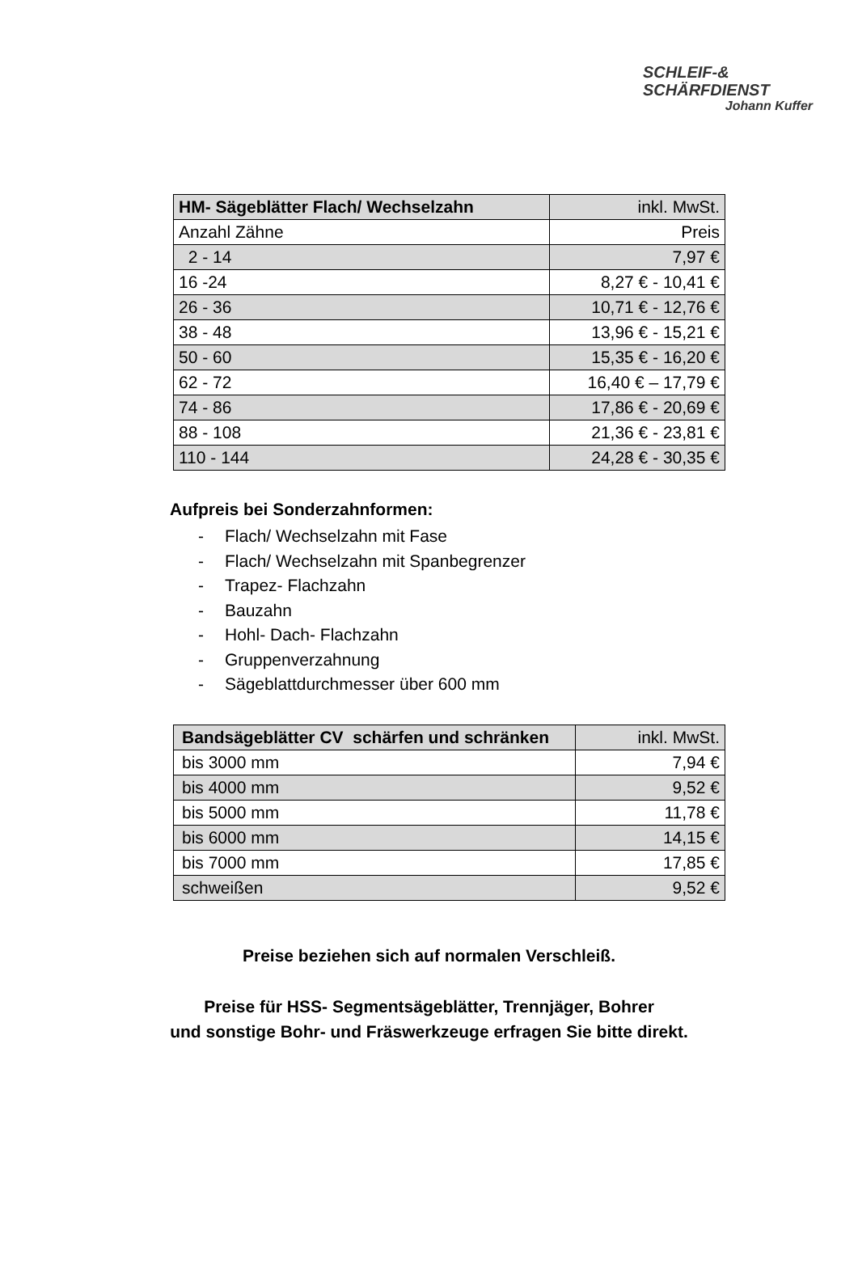SCHLEIF-&
SCHÄRFDIENST
Johann Kuffer
| HM- Sägeblätter Flach/ Wechselzahn | inkl. MwSt. |
| Anzahl Zähne | Preis |
| 2 - 14 | 7,97 € |
| 16 -24 | 8,27 € - 10,41 € |
| 26 - 36 | 10,71 € - 12,76 € |
| 38 - 48 | 13,96 € - 15,21 € |
| 50 - 60 | 15,35 € - 16,20 € |
| 62 - 72 | 16,40 € – 17,79 € |
| 74 - 86 | 17,86 € - 20,69 € |
| 88 - 108 | 21,36 € - 23,81 € |
| 110 - 144 | 24,28 € - 30,35 € |
Aufpreis bei Sonderzahnformen:
- Flach/ Wechselzahn mit Fase
- Flach/ Wechselzahn mit Spanbegrenzer
- Trapez- Flachzahn
- Bauzahn
- Hohl- Dach- Flachzahn
- Gruppenverzahnung
- Sägeblattdurchmesser über 600 mm
| Bandsägeblätter CV schärfen und schränken | inkl. MwSt. |
| bis 3000 mm | 7,94 € |
| bis 4000 mm | 9,52 € |
| bis 5000 mm | 11,78 € |
| bis 6000 mm | 14,15 € |
| bis 7000 mm | 17,85 € |
| schweißen | 9,52 € |
Preise beziehen sich auf normalen Verschleiß.
Preise für HSS- Segmentsägeblätter, Trennjäger, Bohrer
und sonstige Bohr- und Fräswerkzeuge erfragen Sie bitte direkt.